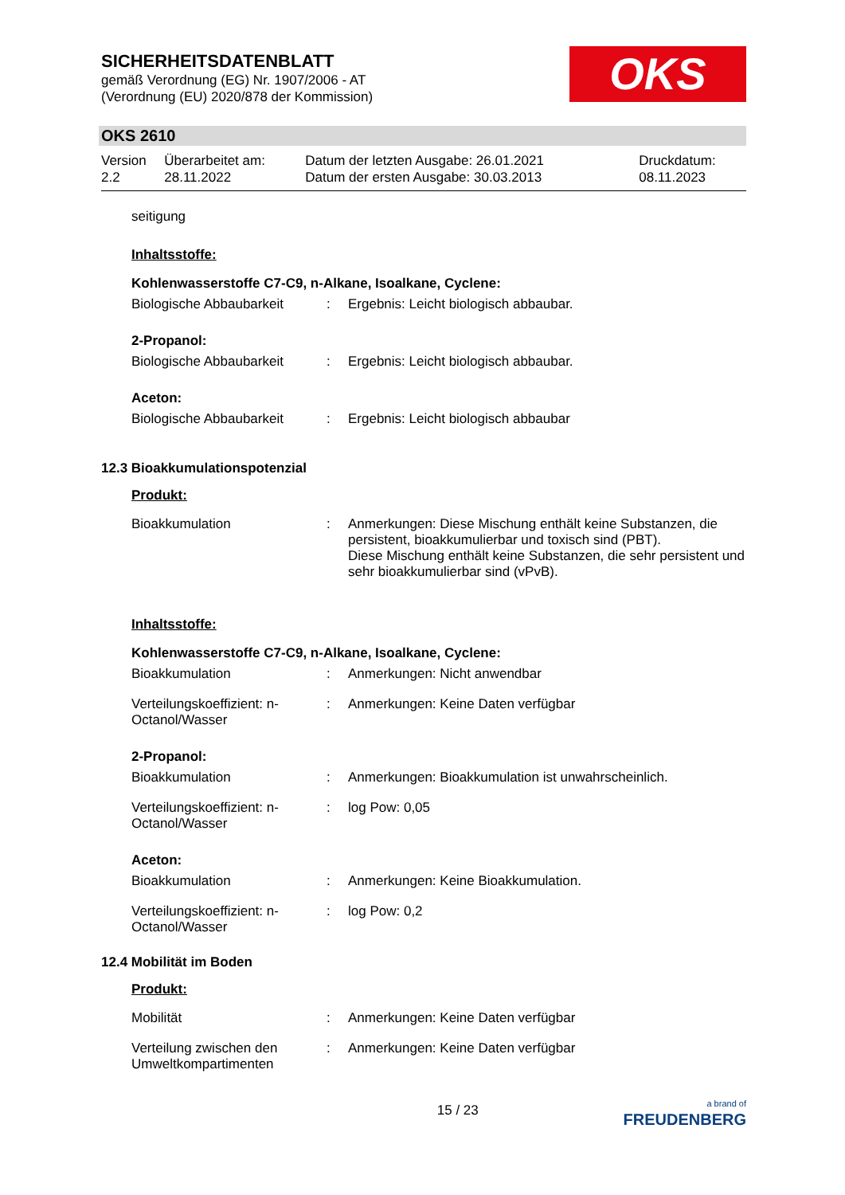SICHERHEITSDATENBLATT
gemäß Verordnung (EG) Nr. 1907/2006 - AT
(Verordnung (EU) 2020/878 der Kommission)
OKS
OKS 2610
| Version 2.2 | Überarbeitet am: 28.11.2022 | Datum der letzten Ausgabe: 26.01.2021 Datum der ersten Ausgabe: 30.03.2013 | Druckdatum: 08.11.2023 |
seitigung
Inhaltsstoffe:
Kohlenwasserstoffe C7-C9, n-Alkane, Isoalkane, Cyclene:
| Biologische Abbaubarkeit | : | Ergebnis: Leicht biologisch abbaubar. |
2-Propanol:
| Biologische Abbaubarkeit | : | Ergebnis: Leicht biologisch abbaubar. |
Aceton:
| Biologische Abbaubarkeit | : | Ergebnis: Leicht biologisch abbaubar |
12.3 Bioakkumulationspotenzial
Produkt:
| Bioakkumulation | : | Anmerkungen: Diese Mischung enthält keine Substanzen, die persistent, bioakkumulierbar und toxisch sind (PBT). Diese Mischung enthält keine Substanzen, die sehr persistent und sehr bioakkumulierbar sind (vPvB). |
Inhaltsstoffe:
Kohlenwasserstoffe C7-C9, n-Alkane, Isoalkane, Cyclene:
| Bioakkumulation | : | Anmerkungen: Nicht anwendbar |
| Verteilungskoeffizient: n-Octanol/Wasser | : | Anmerkungen: Keine Daten verfügbar |
2-Propanol:
| Bioakkumulation | : | Anmerkungen: Bioakkumulation ist unwahrscheinlich. |
| Verteilungskoeffizient: n-Octanol/Wasser | : | log Pow: 0,05 |
Aceton:
| Bioakkumulation | : | Anmerkungen: Keine Bioakkumulation. |
| Verteilungskoeffizient: n-Octanol/Wasser | : | log Pow: 0,2 |
12.4 Mobilität im Boden
Produkt:
| Mobilität | : | Anmerkungen: Keine Daten verfügbar |
| Verteilung zwischen den Umweltkompartimenten | : | Anmerkungen: Keine Daten verfügbar |
15 / 23 a brand of
FREUDENBERG